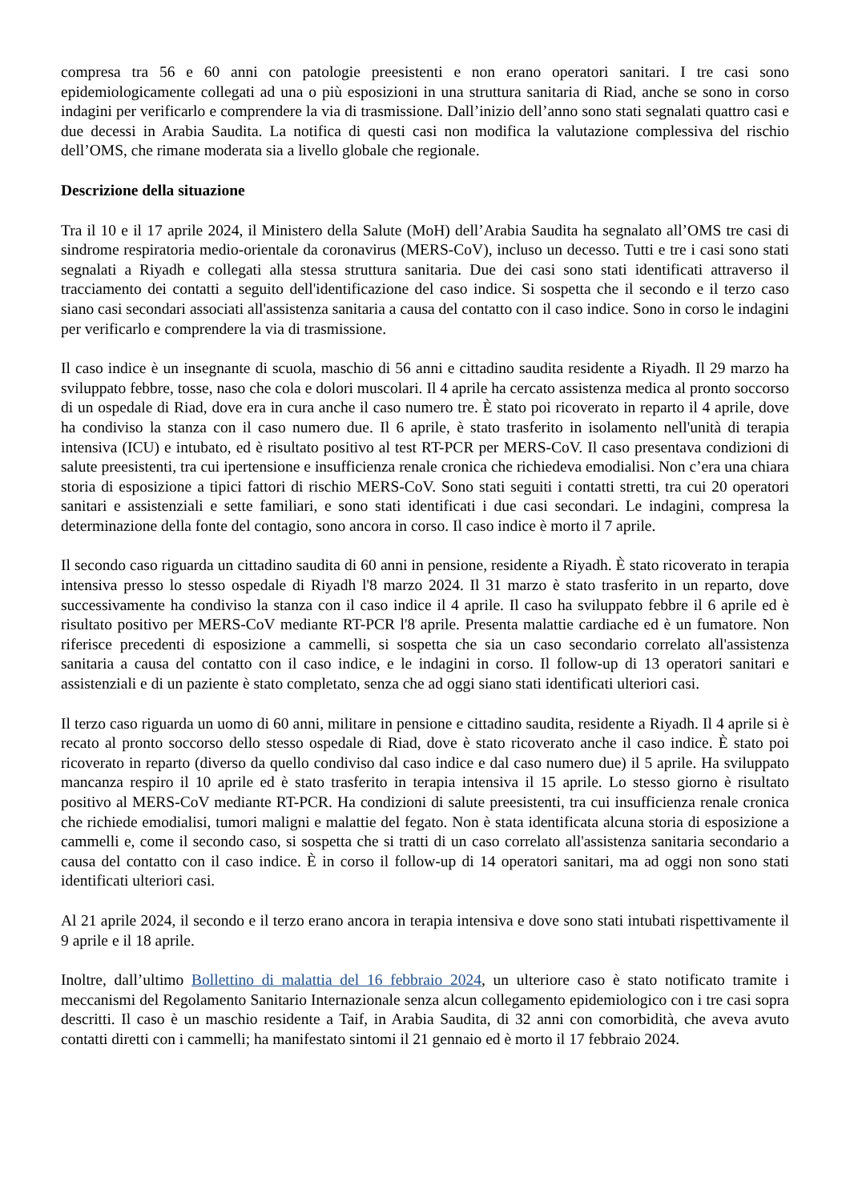compresa tra 56 e 60 anni con patologie preesistenti e non erano operatori sanitari. I tre casi sono epidemiologicamente collegati ad una o più esposizioni in una struttura sanitaria di Riad, anche se sono in corso indagini per verificarlo e comprendere la via di trasmissione. Dall’inizio dell’anno sono stati segnalati quattro casi e due decessi in Arabia Saudita. La notifica di questi casi non modifica la valutazione complessiva del rischio dell’OMS, che rimane moderata sia a livello globale che regionale.
Descrizione della situazione
Tra il 10 e il 17 aprile 2024, il Ministero della Salute (MoH) dell’Arabia Saudita ha segnalato all’OMS tre casi di sindrome respiratoria medio-orientale da coronavirus (MERS-CoV), incluso un decesso. Tutti e tre i casi sono stati segnalati a Riyadh e collegati alla stessa struttura sanitaria. Due dei casi sono stati identificati attraverso il tracciamento dei contatti a seguito dell'identificazione del caso indice. Si sospetta che il secondo e il terzo caso siano casi secondari associati all'assistenza sanitaria a causa del contatto con il caso indice. Sono in corso le indagini per verificarlo e comprendere la via di trasmissione.
Il caso indice è un insegnante di scuola, maschio di 56 anni e cittadino saudita residente a Riyadh. Il 29 marzo ha sviluppato febbre, tosse, naso che cola e dolori muscolari. Il 4 aprile ha cercato assistenza medica al pronto soccorso di un ospedale di Riad, dove era in cura anche il caso numero tre. È stato poi ricoverato in reparto il 4 aprile, dove ha condiviso la stanza con il caso numero due. Il 6 aprile, è stato trasferito in isolamento nell'unità di terapia intensiva (ICU) e intubato, ed è risultato positivo al test RT-PCR per MERS-CoV. Il caso presentava condizioni di salute preesistenti, tra cui ipertensione e insufficienza renale cronica che richiedeva emodialisi. Non c’era una chiara storia di esposizione a tipici fattori di rischio MERS-CoV. Sono stati seguiti i contatti stretti, tra cui 20 operatori sanitari e assistenziali e sette familiari, e sono stati identificati i due casi secondari. Le indagini, compresa la determinazione della fonte del contagio, sono ancora in corso. Il caso indice è morto il 7 aprile.
Il secondo caso riguarda un cittadino saudita di 60 anni in pensione, residente a Riyadh. È stato ricoverato in terapia intensiva presso lo stesso ospedale di Riyadh l'8 marzo 2024. Il 31 marzo è stato trasferito in un reparto, dove successivamente ha condiviso la stanza con il caso indice il 4 aprile. Il caso ha sviluppato febbre il 6 aprile ed è risultato positivo per MERS-CoV mediante RT-PCR l'8 aprile. Presenta malattie cardiache ed è un fumatore. Non riferisce precedenti di esposizione a cammelli, si sospetta che sia un caso secondario correlato all'assistenza sanitaria a causa del contatto con il caso indice, e le indagini in corso. Il follow-up di 13 operatori sanitari e assistenziali e di un paziente è stato completato, senza che ad oggi siano stati identificati ulteriori casi.
Il terzo caso riguarda un uomo di 60 anni, militare in pensione e cittadino saudita, residente a Riyadh. Il 4 aprile si è recato al pronto soccorso dello stesso ospedale di Riad, dove è stato ricoverato anche il caso indice. È stato poi ricoverato in reparto (diverso da quello condiviso dal caso indice e dal caso numero due) il 5 aprile. Ha sviluppato mancanza respiro il 10 aprile ed è stato trasferito in terapia intensiva il 15 aprile. Lo stesso giorno è risultato positivo al MERS-CoV mediante RT-PCR. Ha condizioni di salute preesistenti, tra cui insufficienza renale cronica che richiede emodialisi, tumori maligni e malattie del fegato. Non è stata identificata alcuna storia di esposizione a cammelli e, come il secondo caso, si sospetta che si tratti di un caso correlato all'assistenza sanitaria secondario a causa del contatto con il caso indice. È in corso il follow-up di 14 operatori sanitari, ma ad oggi non sono stati identificati ulteriori casi.
Al 21 aprile 2024, il secondo e il terzo erano ancora in terapia intensiva e dove sono stati intubati rispettivamente il 9 aprile e il 18 aprile.
Inoltre, dall’ultimo Bollettino di malattia del 16 febbraio 2024, un ulteriore caso è stato notificato tramite i meccanismi del Regolamento Sanitario Internazionale senza alcun collegamento epidemiologico con i tre casi sopra descritti. Il caso è un maschio residente a Taif, in Arabia Saudita, di 32 anni con comorbidità, che aveva avuto contatti diretti con i cammelli; ha manifestato sintomi il 21 gennaio ed è morto il 17 febbraio 2024.